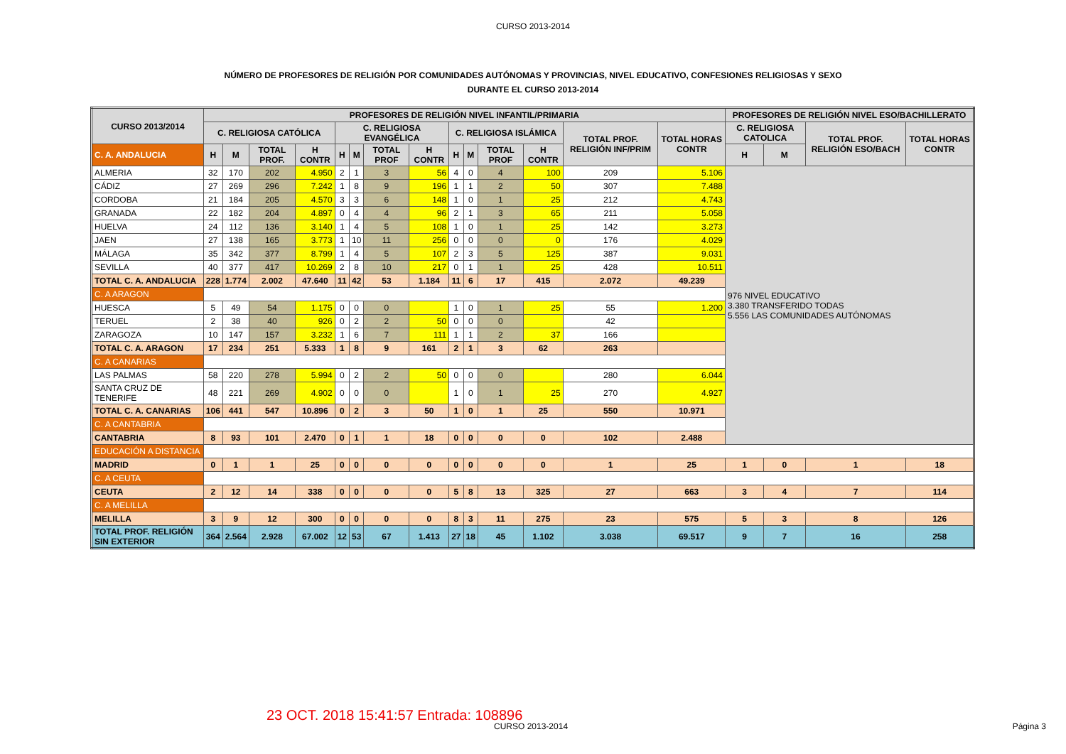CURSO 2013-2014
NÚMERO DE PROFESORES DE RELIGIÓN POR COMUNIDADES AUTÓNOMAS Y PROVINCIAS, NIVEL EDUCATIVO, CONFESIONES RELIGIOSAS Y SEXO
DURANTE EL CURSO 2013-2014
| CURSO 2013/2014 | PROFESORES DE RELIGIÓN NIVEL INFANTIL/PRIMARIA | | | | | | | | | | | | | | PROFESORES DE RELIGIÓN NIVEL ESO/BACHILLERATO | | | |
| --- | --- | --- | --- | --- | --- | --- | --- | --- | --- | --- | --- | --- | --- | --- | --- | --- | --- | --- |
| | C. RELIGIOSA CATÓLICA | | | | C. RELIGIOSA EVANGÉLICA | | | | C. RELIGIOSA ISLÁMICA | | | | TOTAL PROF. RELIGIÓN INF/PRIM | TOTAL HORAS CONTR | C. RELIGIOSA CATOLICA | | TOTAL PROF. RELIGIÓN ESO/BACH | TOTAL HORAS CONTR |
| C. A. ANDALUCIA | H | M | TOTAL PROF. | H CONTR | H | M | TOTAL PROF | H CONTR | H | M | TOTAL PROF | H CONTR | | | H | M | | |
| ALMERIA | 32 | 170 | 202 | 4.950 | 2 | 1 | 3 | 56 | 4 | 0 | 4 | 100 | 209 | 5.106 | 976 NIVEL EDUCATIVO 3.380 TRANSFERIDO TODAS 5.556 LAS COMUNIDADES AUTÓNOMAS | | | |
| CÁDIZ | 27 | 269 | 296 | 7.242 | 1 | 8 | 9 | 196 | 1 | 1 | 2 | 50 | 307 | 7.488 | | | | |
| CORDOBA | 21 | 184 | 205 | 4.570 | 3 | 3 | 6 | 148 | 1 | 0 | 1 | 25 | 212 | 4.743 | | | | |
| GRANADA | 22 | 182 | 204 | 4.897 | 0 | 4 | 4 | 96 | 2 | 1 | 3 | 65 | 211 | 5.058 | | | | |
| HUELVA | 24 | 112 | 136 | 3.140 | 1 | 4 | 5 | 108 | 1 | 0 | 1 | 25 | 142 | 3.273 | | | | |
| JAEN | 27 | 138 | 165 | 3.773 | 1 | 10 | 11 | 256 | 0 | 0 | 0 | 0 | 176 | 4.029 | | | | |
| MÁLAGA | 35 | 342 | 377 | 8.799 | 1 | 4 | 5 | 107 | 2 | 3 | 5 | 125 | 387 | 9.031 | | | | |
| SEVILLA | 40 | 377 | 417 | 10.269 | 2 | 8 | 10 | 217 | 0 | 1 | 1 | 25 | 428 | 10.511 | | | | |
| TOTAL C. A. ANDALUCIA | 228 | 1.774 | 2.002 | 47.640 | 11 | 42 | 53 | 1.184 | 11 | 6 | 17 | 415 | 2.072 | 49.239 | | | | |
| C. A ARAGON | | | | | | | | | | | | | | | | | | |
| HUESCA | 5 | 49 | 54 | 1.175 | 0 | 0 | 0 | | 1 | 0 | 1 | 25 | 55 | 1.200 | | | | |
| TERUEL | 2 | 38 | 40 | 926 | 0 | 2 | 2 | 50 | 0 | 0 | 0 | | 42 | | | | | |
| ZARAGOZA | 10 | 147 | 157 | 3.232 | 1 | 6 | 7 | 111 | 1 | 1 | 2 | 37 | 166 | | | | | |
| TOTAL C. A. ARAGON | 17 | 234 | 251 | 5.333 | 1 | 8 | 9 | 161 | 2 | 1 | 3 | 62 | 263 | | | | | |
| C. A CANARIAS | | | | | | | | | | | | | | | | | | |
| LAS PALMAS | 58 | 220 | 278 | 5.994 | 0 | 2 | 2 | 50 | 0 | 0 | 0 | | 280 | 6.044 | | | | |
| SANTA CRUZ DE TENERIFE | 48 | 221 | 269 | 4.902 | 0 | 0 | 0 | | 1 | 0 | 1 | 25 | 270 | 4.927 | | | | |
| TOTAL C. A. CANARIAS | 106 | 441 | 547 | 10.896 | 0 | 2 | 3 | 50 | 1 | 0 | 1 | 25 | 550 | 10.971 | | | | |
| C. A CANTABRIA | | | | | | | | | | | | | | | | | | |
| CANTABRIA | 8 | 93 | 101 | 2.470 | 0 | 1 | 1 | 18 | 0 | 0 | 0 | 0 | 102 | 2.488 | | | | |
| EDUCACIÓN A DISTANCIA | | | | | | | | | | | | | | | | | | |
| MADRID | 0 | 1 | 1 | 25 | 0 | 0 | 0 | 0 | 0 | 0 | 0 | 0 | 1 | 25 | 1 | 0 | 1 | 18 |
| C. A CEUTA | | | | | | | | | | | | | | | | | | |
| CEUTA | 2 | 12 | 14 | 338 | 0 | 0 | 0 | 0 | 5 | 8 | 13 | 325 | 27 | 663 | 3 | 4 | 7 | 114 |
| C. A MELILLA | | | | | | | | | | | | | | | | | | |
| MELILLA | 3 | 9 | 12 | 300 | 0 | 0 | 0 | 0 | 8 | 3 | 11 | 275 | 23 | 575 | 5 | 3 | 8 | 126 |
| TOTAL PROF. RELIGIÓN SIN EXTERIOR | 364 | 2.564 | 2.928 | 67.002 | 12 | 53 | 67 | 1.413 | 27 | 18 | 45 | 1.102 | 3.038 | 69.517 | 9 | 7 | 16 | 258 |
23 OCT. 2018 15:41:57 Entrada: 108896
CURSO 2013-2014 Página 3